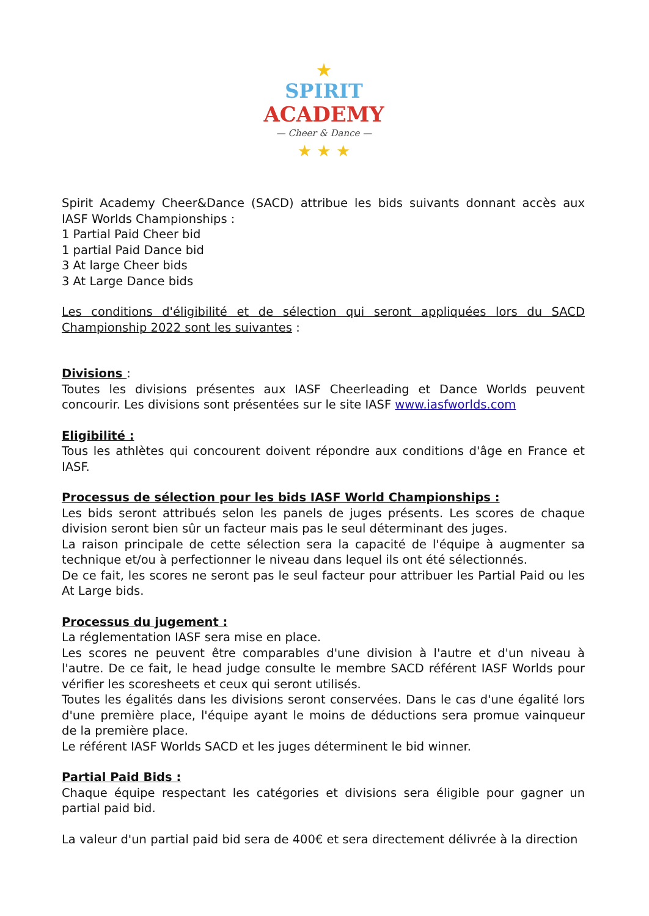★
SPIRIT
ACADEMY
— Cheer & Dance —
★ ★ ★
Spirit Academy Cheer&Dance (SACD) attribue les bids suivants donnant accès aux IASF Worlds Championships :
1 Partial Paid Cheer bid
1 partial Paid Dance bid
3 At large Cheer bids
3 At Large Dance bids
Les conditions d'éligibilité et de sélection qui seront appliquées lors du SACD Championship 2022 sont les suivantes :
Divisions :
Toutes les divisions présentes aux IASF Cheerleading et Dance Worlds peuvent concourir. Les divisions sont présentées sur le site IASF www.iasfworlds.com
Eligibilité :
Tous les athlètes qui concourent doivent répondre aux conditions d'âge en France et IASF.
Processus de sélection pour les bids IASF World Championships :
Les bids seront attribués selon les panels de juges présents. Les scores de chaque division seront bien sûr un facteur mais pas le seul déterminant des juges.
La raison principale de cette sélection sera la capacité de l'équipe à augmenter sa technique et/ou à perfectionner le niveau dans lequel ils ont été sélectionnés.
De ce fait, les scores ne seront pas le seul facteur pour attribuer les Partial Paid ou les At Large bids.
Processus du jugement :
La réglementation IASF sera mise en place.
Les scores ne peuvent être comparables d'une division à l'autre et d'un niveau à l'autre. De ce fait, le head judge consulte le membre SACD référent IASF Worlds pour vérifier les scoresheets et ceux qui seront utilisés.
Toutes les égalités dans les divisions seront conservées. Dans le cas d'une égalité lors d'une première place, l'équipe ayant le moins de déductions sera promue vainqueur de la première place.
Le référent IASF Worlds SACD et les juges déterminent le bid winner.
Partial Paid Bids :
Chaque équipe respectant les catégories et divisions sera éligible pour gagner un partial paid bid.
La valeur d'un partial paid bid sera de 400€ et sera directement délivrée à la direction